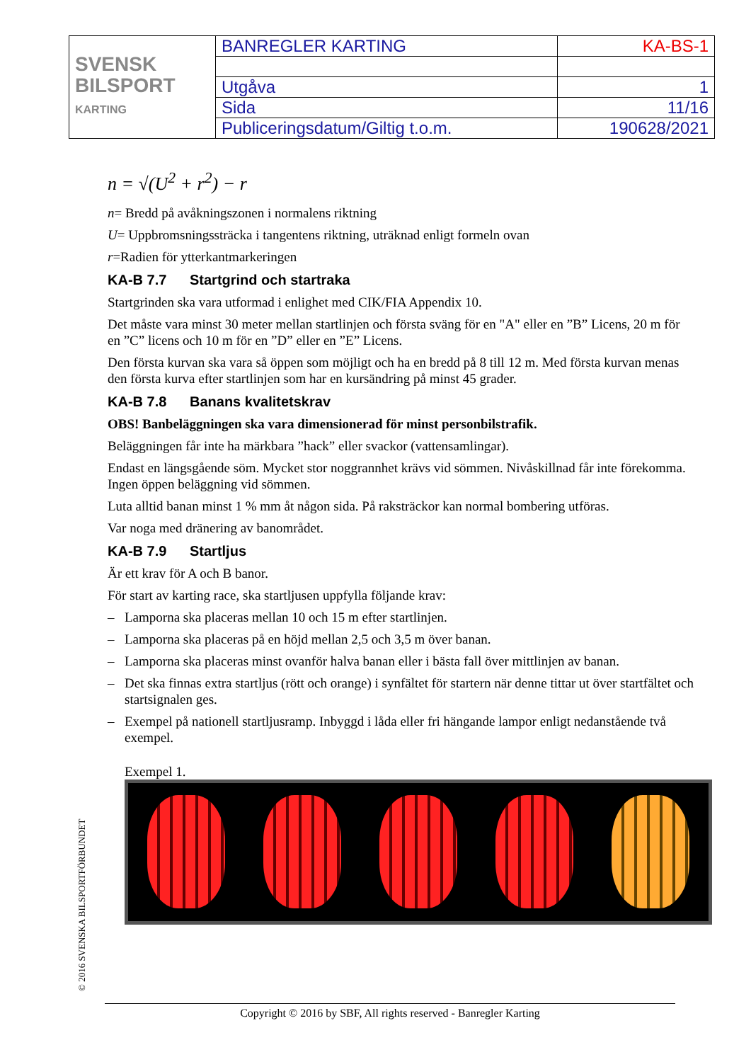| SVENSK BILSPORT KARTING | BANREGLER KARTING | KA-BS-1 |
| | Utgåva | 1 |
| | Sida | 11/16 |
| | Publiceringsdatum/Giltig t.o.m. | 190628/2021 |
n = √(U<sup>2</sup> + r<sup>2</sup>) − r
n= Bredd på avåkningszonen i normalens riktning
U= Uppbromsningssträcka i tangentens riktning, uträknad enligt formeln ovan
r=Radien för ytterkantmarkeringen
KA-B 7.7 Startgrind och startraka
Startgrinden ska vara utformad i enlighet med CIK/FIA Appendix 10.
Det måste vara minst 30 meter mellan startlinjen och första sväng för en "A" eller en ”B” Licens, 20 m för en ”C” licens och 10 m för en ”D” eller en ”E” Licens.
Den första kurvan ska vara så öppen som möjligt och ha en bredd på 8 till 12 m. Med första kurvan menas den första kurva efter startlinjen som har en kursändring på minst 45 grader.
KA-B 7.8 Banans kvalitetskrav
OBS! Banbeläggningen ska vara dimensionerad för minst personbilstrafik.
Beläggningen får inte ha märkbara ”hack” eller svackor (vattensamlingar).
Endast en längsgående söm. Mycket stor noggrannhet krävs vid sömmen. Nivåskillnad får inte förekomma. Ingen öppen beläggning vid sömmen.
Luta alltid banan minst 1 % mm åt någon sida. På raksträckor kan normal bombering utföras.
Var noga med dränering av banområdet.
KA-B 7.9 Startljus
Är ett krav för A och B banor.
För start av karting race, ska startljusen uppfylla följande krav:
– Lamporna ska placeras mellan 10 och 15 m efter startlinjen.
– Lamporna ska placeras på en höjd mellan 2,5 och 3,5 m över banan.
– Lamporna ska placeras minst ovanför halva banan eller i bästa fall över mittlinjen av banan.
– Det ska finnas extra startljus (rött och orange) i synfältet för startern när denne tittar ut över startfältet och startsignalen ges.
– Exempel på nationell startljusramp. Inbyggd i låda eller fri hängande lampor enligt nedanstående två exempel.
Exempel 1.
© 2016 SVENSKA BILSPORTFÖRBUNDET
Copyright © 2016 by SBF, All rights reserved - Banregler Karting